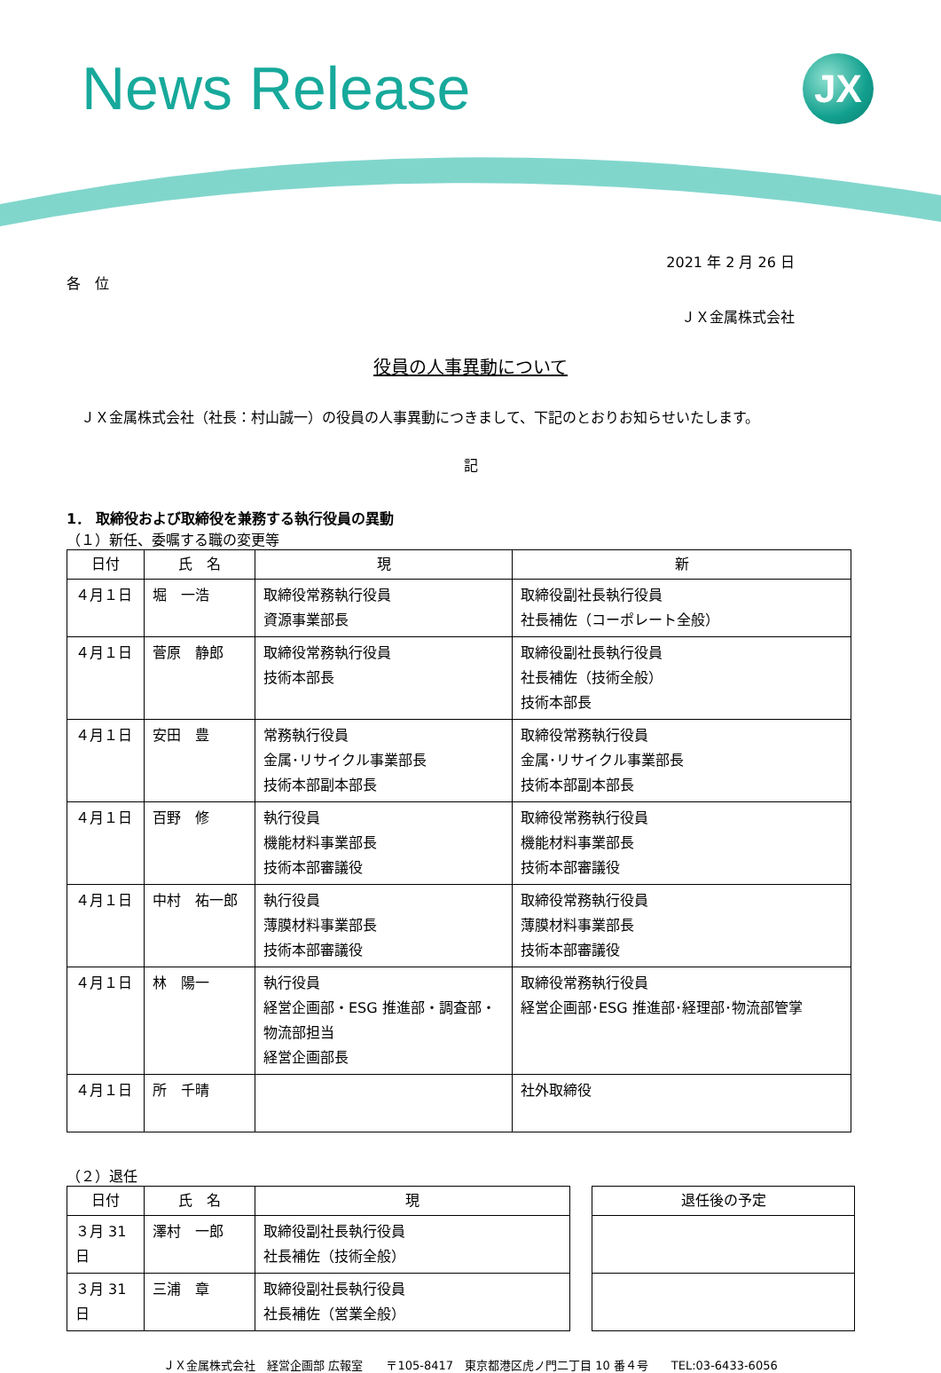News Release JX
2021 年 2 月 26 日
各　位
ＪＸ金属株式会社
役員の人事異動について
　ＪＸ金属株式会社（社長：村山誠一）の役員の人事異動につきまして、下記のとおりお知らせいたします。
記
1． 取締役および取締役を兼務する執行役員の異動
（１）新任、委嘱する職の変更等
| 日付 | 氏 名 | 現 | 新 |
| --- | --- | --- | --- |
| ４月１日 | 堀 一浩 | 取締役常務執行役員 資源事業部長 | 取締役副社長執行役員 社長補佐（コーポレート全般） |
| ４月１日 | 菅原 静郎 | 取締役常務執行役員 技術本部長 | 取締役副社長執行役員 社長補佐（技術全般） 技術本部長 |
| ４月１日 | 安田 豊 | 常務執行役員 金属･リサイクル事業部長 技術本部副本部長 | 取締役常務執行役員 金属･リサイクル事業部長 技術本部副本部長 |
| ４月１日 | 百野 修 | 執行役員 機能材料事業部長 技術本部審議役 | 取締役常務執行役員 機能材料事業部長 技術本部審議役 |
| ４月１日 | 中村 祐一郎 | 執行役員 薄膜材料事業部長 技術本部審議役 | 取締役常務執行役員 薄膜材料事業部長 技術本部審議役 |
| ４月１日 | 林 陽一 | 執行役員 経営企画部・ESG 推進部・調査部・物流部担当 経営企画部長 | 取締役常務執行役員 経営企画部･ESG 推進部･経理部･物流部管掌 |
| ４月１日 | 所 千晴 | | 社外取締役 |
（２）退任
| 日付 | 氏 名 | 現 |
| --- | --- | --- |
| ３月 31 日 | 澤村 一郎 | 取締役副社長執行役員 社長補佐（技術全般） |
| ３月 31 日 | 三浦 章 | 取締役副社長執行役員 社長補佐（営業全般） |
| 退任後の予定 |
| --- |
ＪＸ金属株式会社　経営企画部 広報室　　〒105-8417　東京都港区虎ノ門二丁目 10 番４号　　TEL:03-6433-6056